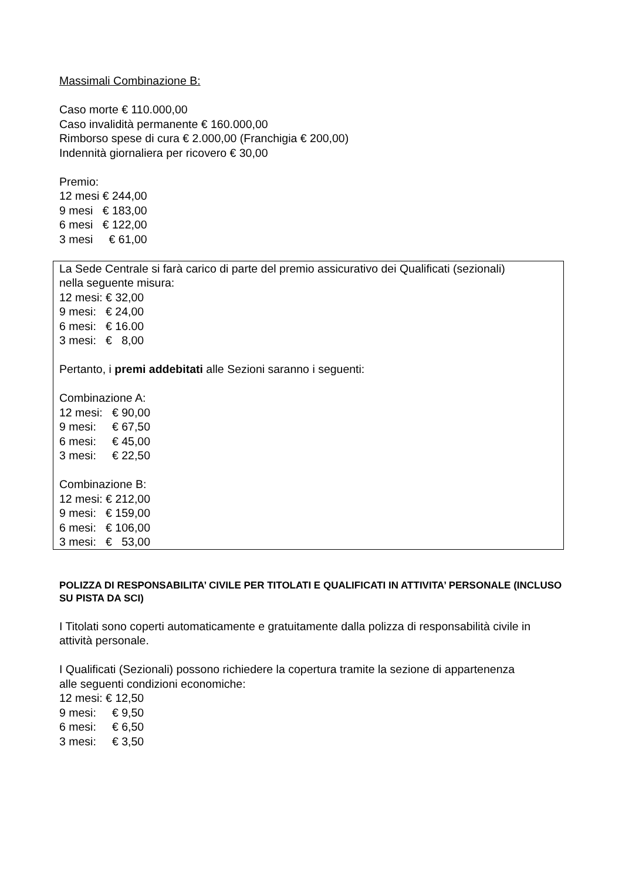Massimali Combinazione B:
Caso morte € 110.000,00
Caso invalidità permanente € 160.000,00
Rimborso spese di cura € 2.000,00 (Franchigia € 200,00)
Indennità giornaliera per ricovero € 30,00
Premio: 12 mesi € 244,00 9 mesi € 183,00 6 mesi € 122,00 3 mesi € 61,00
La Sede Centrale si farà carico di parte del premio assicurativo dei Qualificati (sezionali) nella seguente misura: 12 mesi: € 32,00 9 mesi: € 24,00 6 mesi: € 16.00 3 mesi: € 8,00
Pertanto, i premi addebitati alle Sezioni saranno i seguenti:
Combinazione A: 12 mesi: € 90,00 9 mesi: € 67,50 6 mesi: € 45,00 3 mesi: € 22,50
Combinazione B: 12 mesi: € 212,00 9 mesi: € 159,00 6 mesi: € 106,00 3 mesi: € 53,00
POLIZZA DI RESPONSABILITA’ CIVILE PER TITOLATI E QUALIFICATI IN ATTIVITA’ PERSONALE (INCLUSO SU PISTA DA SCI)
I Titolati sono coperti automaticamente e gratuitamente dalla polizza di responsabilità civile in attività personale.
I Qualificati (Sezionali) possono richiedere la copertura tramite la sezione di appartenenza alle seguenti condizioni economiche: 12 mesi: € 12,50 9 mesi: € 9,50 6 mesi: € 6,50 3 mesi: € 3,50